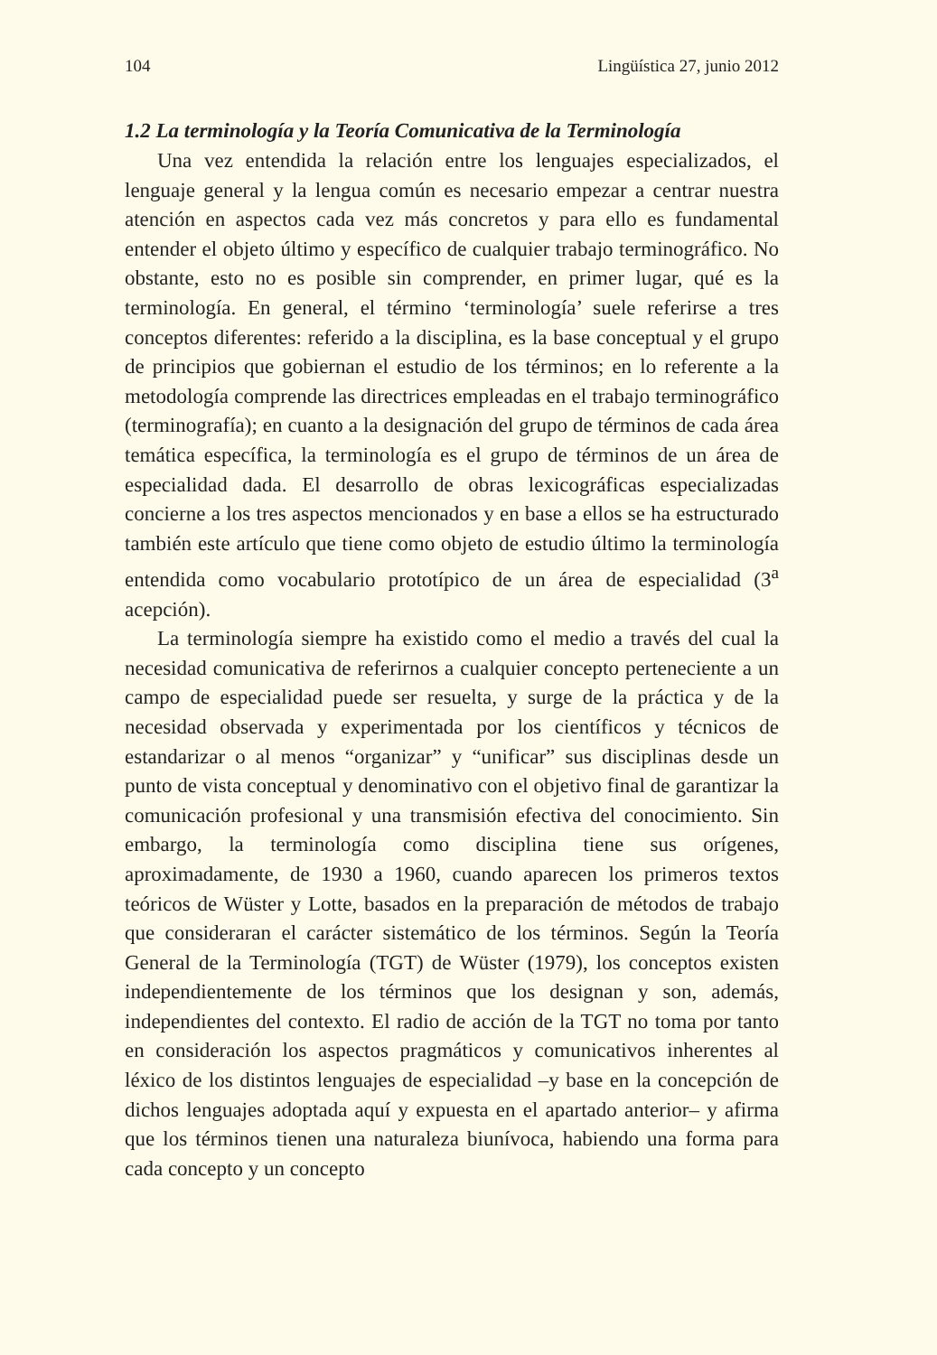104 Lingüística 27, junio 2012
1.2 La terminología y la Teoría Comunicativa de la Terminología
Una vez entendida la relación entre los lenguajes especializados, el lenguaje general y la lengua común es necesario empezar a centrar nuestra atención en aspectos cada vez más concretos y para ello es fundamental entender el objeto último y específico de cualquier trabajo terminográfico. No obstante, esto no es posible sin comprender, en primer lugar, qué es la terminología. En general, el término ‘terminología’ suele referirse a tres conceptos diferentes: referido a la disciplina, es la base conceptual y el grupo de principios que gobiernan el estudio de los términos; en lo referente a la metodología comprende las directrices empleadas en el trabajo terminográfico (terminografía); en cuanto a la designación del grupo de términos de cada área temática específica, la terminología es el grupo de términos de un área de especialidad dada. El desarrollo de obras lexicográficas especializadas concierne a los tres aspectos mencionados y en base a ellos se ha estructurado también este artículo que tiene como objeto de estudio último la terminología entendida como vocabulario prototípico de un área de especialidad (3<sup>a</sup> acepción).
La terminología siempre ha existido como el medio a través del cual la necesidad comunicativa de referirnos a cualquier concepto perteneciente a un campo de especialidad puede ser resuelta, y surge de la práctica y de la necesidad observada y experimentada por los científicos y técnicos de estandarizar o al menos “organizar” y “unificar” sus disciplinas desde un punto de vista conceptual y denominativo con el objetivo final de garantizar la comunicación profesional y una transmisión efectiva del conocimiento. Sin embargo, la terminología como disciplina tiene sus orígenes, aproximadamente, de 1930 a 1960, cuando aparecen los primeros textos teóricos de Wüster y Lotte, basados en la preparación de métodos de trabajo que consideraran el carácter sistemático de los términos. Según la Teoría General de la Terminología (TGT) de Wüster (1979), los conceptos existen independientemente de los términos que los designan y son, además, independientes del contexto. El radio de acción de la TGT no toma por tanto en consideración los aspectos pragmáticos y comunicativos inherentes al léxico de los distintos lenguajes de especialidad –y base en la concepción de dichos lenguajes adoptada aquí y expuesta en el apartado anterior– y afirma que los términos tienen una naturaleza biunívoca, habiendo una forma para cada concepto y un concepto